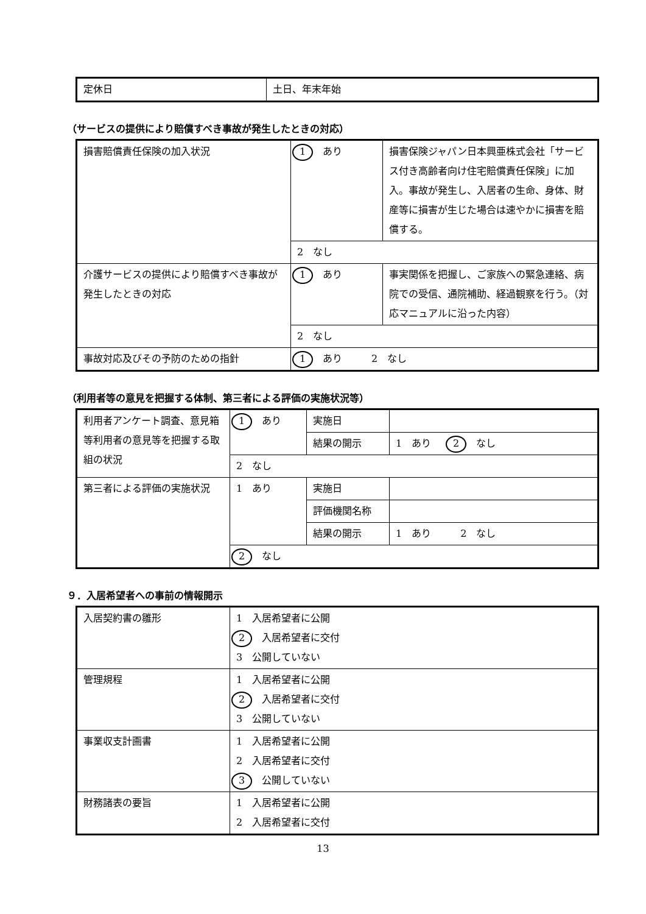| 定休日 | 土日、年末年始 |
（サービスの提供により賠償すべき事故が発生したときの対応）
| 損害賠償責任保険の加入状況 | 1 あり | 損害保険ジャパン日本興亜株式会社「サービス付き高齢者向け住宅賠償責任保険」に加入。事故が発生し、入居者の生命、身体、財産等に損害が生じた場合は速やかに損害を賠償する。 |
| | 2 なし | |
| 介護サービスの提供により賠償すべき事故が発生したときの対応 | 1 あり | 事実関係を把握し、ご家族への緊急連絡、病院での受信、通院補助、経過観察を行う。（対応マニュアルに沿った内容） |
| | 2 なし | |
| 事故対応及びその予防のための指針 | 1 あり 2 なし | |
（利用者等の意見を把握する体制、第三者による評価の実施状況等）
| 利用者アンケート調査、意見箱等利用者の意見等を把握する取組の状況 | 1 あり | 実施日 | |
| | | 結果の開示 | 1 あり 2 なし |
| | 2 なし | | |
| 第三者による評価の実施状況 | 1 あり | 実施日 | |
| | | 評価機関名称 | |
| | | 結果の開示 | 1 あり 2 なし |
| | 2 なし | | |
９．入居希望者への事前の情報開示
| 入居契約書の雛形 | 1 入居希望者に公開 2 入居希望者に交付 3 公開していない |
| 管理規程 | 1 入居希望者に公開 2 入居希望者に交付 3 公開していない |
| 事業収支計画書 | 1 入居希望者に公開 2 入居希望者に交付 3 公開していない |
| 財務諸表の要旨 | 1 入居希望者に公開 2 入居希望者に交付 |
13